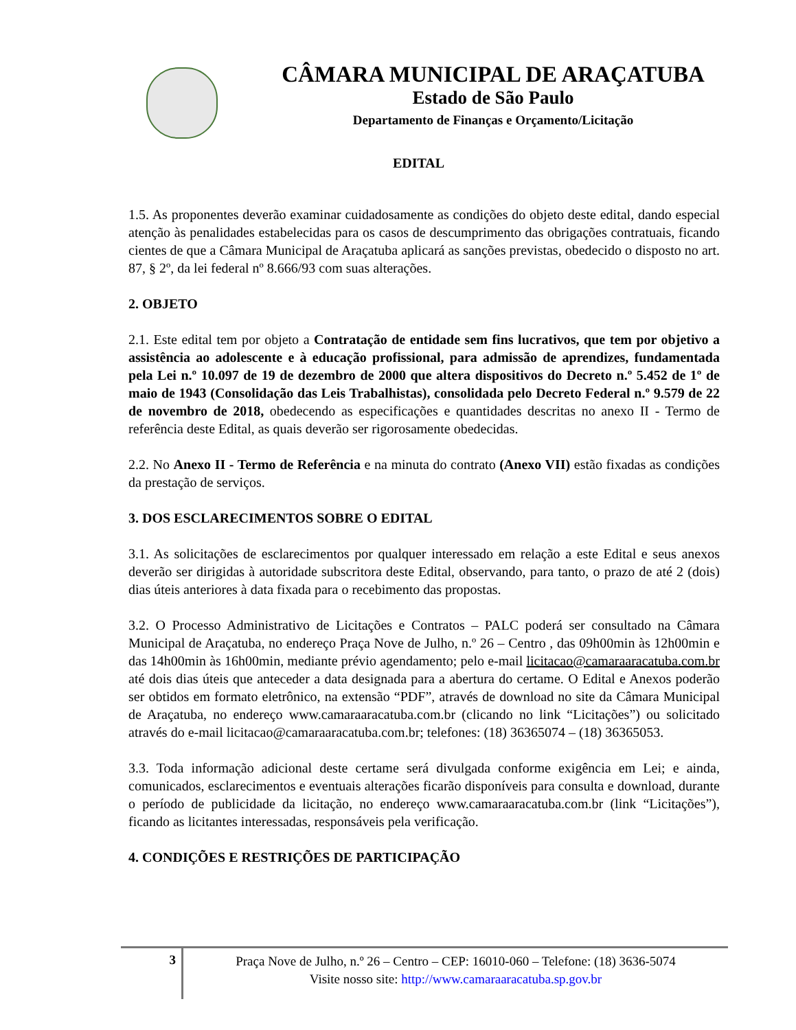CÂMARA MUNICIPAL DE ARAÇATUBA
Estado de São Paulo
Departamento de Finanças e Orçamento/Licitação
EDITAL
1.5. As proponentes deverão examinar cuidadosamente as condições do objeto deste edital, dando especial atenção às penalidades estabelecidas para os casos de descumprimento das obrigações contratuais, ficando cientes de que a Câmara Municipal de Araçatuba aplicará as sanções previstas, obedecido o disposto no art. 87, § 2º, da lei federal nº 8.666/93 com suas alterações.
2. OBJETO
2.1. Este edital tem por objeto a Contratação de entidade sem fins lucrativos, que tem por objetivo a assistência ao adolescente e à educação profissional, para admissão de aprendizes, fundamentada pela Lei n.º 10.097 de 19 de dezembro de 2000 que altera dispositivos do Decreto n.º 5.452 de 1º de maio de 1943 (Consolidação das Leis Trabalhistas), consolidada pelo Decreto Federal n.º 9.579 de 22 de novembro de 2018, obedecendo as especificações e quantidades descritas no anexo II - Termo de referência deste Edital, as quais deverão ser rigorosamente obedecidas.
2.2. No Anexo II - Termo de Referência e na minuta do contrato (Anexo VII) estão fixadas as condições da prestação de serviços.
3. DOS ESCLARECIMENTOS SOBRE O EDITAL
3.1. As solicitações de esclarecimentos por qualquer interessado em relação a este Edital e seus anexos deverão ser dirigidas à autoridade subscritora deste Edital, observando, para tanto, o prazo de até 2 (dois) dias úteis anteriores à data fixada para o recebimento das propostas.
3.2. O Processo Administrativo de Licitações e Contratos – PALC poderá ser consultado na Câmara Municipal de Araçatuba, no endereço Praça Nove de Julho, n.º 26 – Centro , das 09h00min às 12h00min e das 14h00min às 16h00min, mediante prévio agendamento; pelo e-mail licitacao@camaraaracatuba.com.br até dois dias úteis que anteceder a data designada para a abertura do certame. O Edital e Anexos poderão ser obtidos em formato eletrônico, na extensão “PDF”, através de download no site da Câmara Municipal de Araçatuba, no endereço www.camaraaracatuba.com.br (clicando no link “Licitações”) ou solicitado através do e-mail licitacao@camaraaracatuba.com.br; telefones: (18) 36365074 – (18) 36365053.
3.3. Toda informação adicional deste certame será divulgada conforme exigência em Lei; e ainda, comunicados, esclarecimentos e eventuais alterações ficarão disponíveis para consulta e download, durante o período de publicidade da licitação, no endereço www.camaraaracatuba.com.br (link “Licitações”), ficando as licitantes interessadas, responsáveis pela verificação.
4. CONDIÇÕES E RESTRIÇÕES DE PARTICIPAÇÃO
3
Praça Nove de Julho, n.º 26 – Centro – CEP: 16010-060 – Telefone: (18) 3636-5074
Visite nosso site: http://www.camaraaracatuba.sp.gov.br